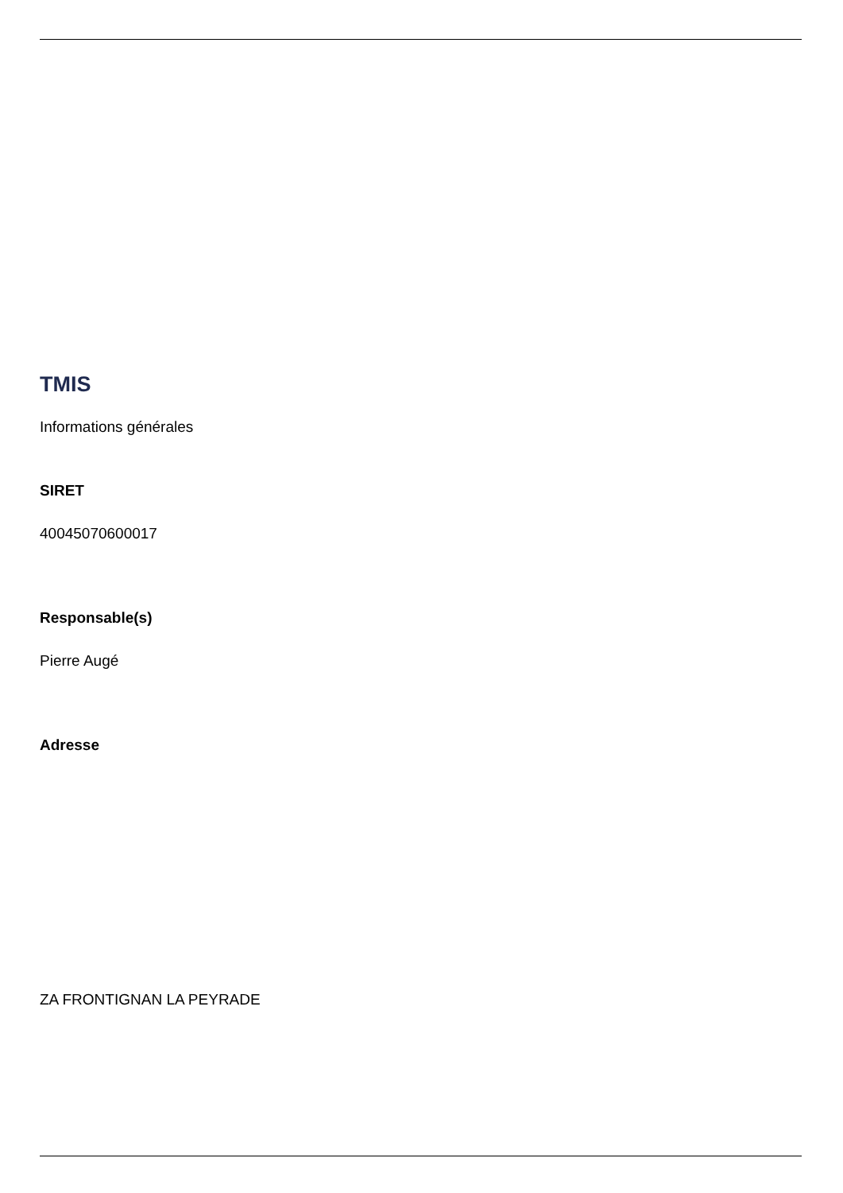TMIS
Informations générales
SIRET
40045070600017
Responsable(s)
Pierre Augé
Adresse
ZA FRONTIGNAN LA PEYRADE